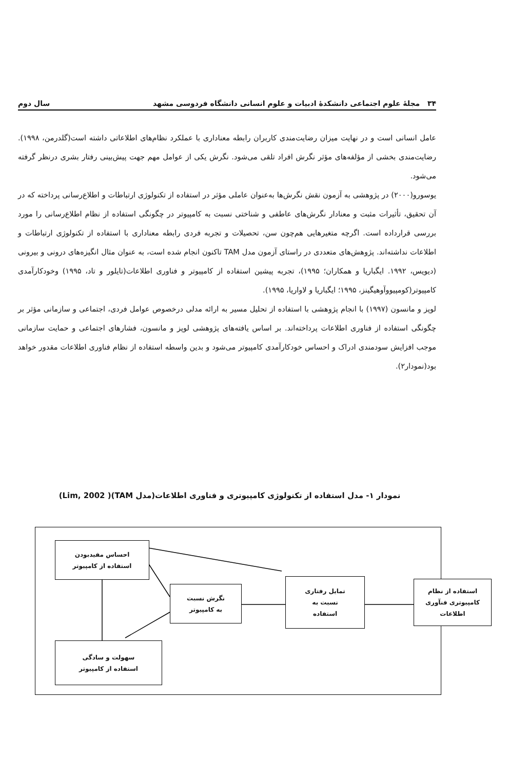۳۴ مجلهٔ علوم اجتماعی دانشکدهٔ ادبیات و علوم انسانی دانشگاه فردوسی مشهد سال دوم
عامل انسانی است و در نهایت میزان رضایت‌مندی کاربران رابطه معناداری با عملکرد نظام‌های اطلاعاتی داشته است(گلدرمن، ۱۹۹۸). رضایت‌مندی بخشی از مؤلفه‌های مؤثر نگرش افراد تلقی می‌شود. نگرش یکی از عوامل مهم جهت پیش‌بینی رفتار بشری درنظر گرفته می‌شود.
یوسورو(۲۰۰۰) در پژوهشی به آزمون نقش نگرش‌ها به‌عنوان عاملی مؤثر در استفاده از تکنولوژی ارتباطات و اطلاع‌رسانی پرداخته که در آن تحقیق، تأثیرات مثبت و معنادار نگرش‌های عاطفی و شناختی نسبت به کامپیوتر در چگونگی استفاده از نظام اطلاع‌رسانی را مورد بررسی قرارداده است. اگرچه متغیرهایی هم‌چون سن، تحصیلات و تجربه فردی رابطه معناداری با استفاده از تکنولوژی ارتباطات و اطلاعات نداشته‌اند. پژوهش‌های متعددی در راستای آزمون مدل TAM تاکنون انجام شده است، به عنوان مثال انگیزه‌های درونی و بیرونی (دیویس، ۱۹۹۲. ایگباریا و همکاران؛ ۱۹۹۵)، تجربه پیشین استفاده از کامپیوتر و فناوری اطلاعات(تایلور و تاد، ۱۹۹۵) وخودکارآمدی کامپیوتر(کومپیووآوهیگینز، ۱۹۹۵؛ ایگباریا و لاواریا، ۱۹۹۵).
لوپز و مانسون (۱۹۹۷) با انجام پژوهشی با استفاده از تحلیل مسیر به ارائه مدلی درخصوص عوامل فردی، اجتماعی و سازمانی مؤثر بر چگونگی استفاده از فناوری اطلاعات پرداخته‌اند. بر اساس یافته‌های پژوهشی لوپز و مانسون، فشارهای اجتماعی و حمایت سازمانی موجب افزایش سودمندی ادراک و احساس خودکارآمدی کامپیوتر می‌شود و بدین واسطه استفاده از نظام فناوری اطلاعات مقدور خواهد بود(نمودار۲).
نمودار ۱- مدل استفاده از تکنولوژی کامپیوتری و فناوری اطلاعات(مدل TAM)( Lim, 2002)
احساس مفیدبودن
استفاده از کامپیوتر
نگرش نسبت
به کامپیوتر
تمایل رفتاری
نسبت به
استفاده
استفاده از نظام
کامپیوتری فنآوری
اطلاعات
سهولت و سادگی
استفاده از کامپیوتر